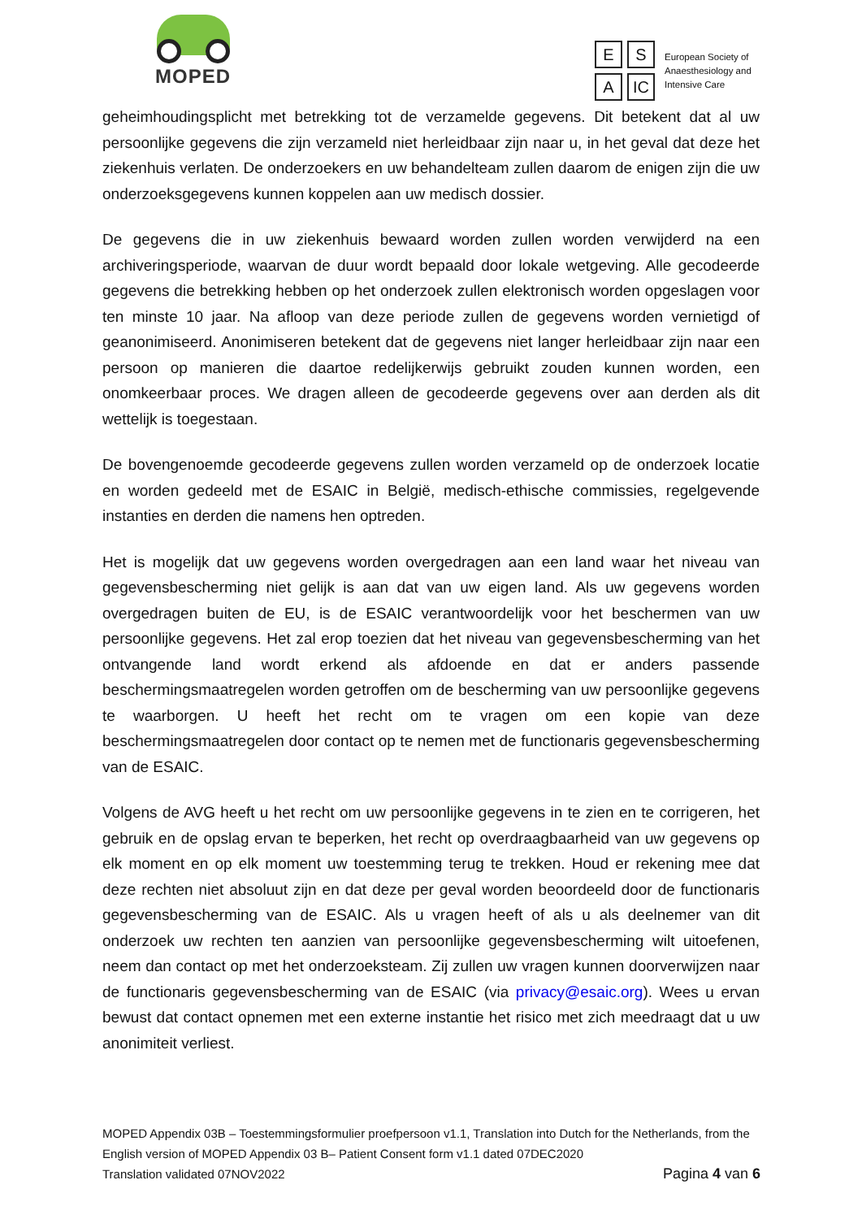MOPED
E S A IC
European Society of
Anaesthesiology and
Intensive Care
geheimhoudingsplicht met betrekking tot de verzamelde gegevens. Dit betekent dat al uw persoonlijke gegevens die zijn verzameld niet herleidbaar zijn naar u, in het geval dat deze het ziekenhuis verlaten. De onderzoekers en uw behandelteam zullen daarom de enigen zijn die uw onderzoeksgegevens kunnen koppelen aan uw medisch dossier.
De gegevens die in uw ziekenhuis bewaard worden zullen worden verwijderd na een archiveringsperiode, waarvan de duur wordt bepaald door lokale wetgeving. Alle gecodeerde gegevens die betrekking hebben op het onderzoek zullen elektronisch worden opgeslagen voor ten minste 10 jaar. Na afloop van deze periode zullen de gegevens worden vernietigd of geanonimiseerd. Anonimiseren betekent dat de gegevens niet langer herleidbaar zijn naar een persoon op manieren die daartoe redelijkerwijs gebruikt zouden kunnen worden, een onomkeerbaar proces. We dragen alleen de gecodeerde gegevens over aan derden als dit wettelijk is toegestaan.
De bovengenoemde gecodeerde gegevens zullen worden verzameld op de onderzoek locatie en worden gedeeld met de ESAIC in België, medisch-ethische commissies, regelgevende instanties en derden die namens hen optreden.
Het is mogelijk dat uw gegevens worden overgedragen aan een land waar het niveau van gegevensbescherming niet gelijk is aan dat van uw eigen land. Als uw gegevens worden overgedragen buiten de EU, is de ESAIC verantwoordelijk voor het beschermen van uw persoonlijke gegevens. Het zal erop toezien dat het niveau van gegevensbescherming van het ontvangende land wordt erkend als afdoende en dat er anders passende beschermingsmaatregelen worden getroffen om de bescherming van uw persoonlijke gegevens te waarborgen. U heeft het recht om te vragen om een kopie van deze beschermingsmaatregelen door contact op te nemen met de functionaris gegevensbescherming van de ESAIC.
Volgens de AVG heeft u het recht om uw persoonlijke gegevens in te zien en te corrigeren, het gebruik en de opslag ervan te beperken, het recht op overdraagbaarheid van uw gegevens op elk moment en op elk moment uw toestemming terug te trekken. Houd er rekening mee dat deze rechten niet absoluut zijn en dat deze per geval worden beoordeeld door de functionaris gegevensbescherming van de ESAIC. Als u vragen heeft of als u als deelnemer van dit onderzoek uw rechten ten aanzien van persoonlijke gegevensbescherming wilt uitoefenen, neem dan contact op met het onderzoeksteam. Zij zullen uw vragen kunnen doorverwijzen naar de functionaris gegevensbescherming van de ESAIC (via privacy@esaic.org). Wees u ervan bewust dat contact opnemen met een externe instantie het risico met zich meedraagt dat u uw anonimiteit verliest.
MOPED Appendix 03B – Toestemmingsformulier proefpersoon v1.1, Translation into Dutch for the Netherlands, from the English version of MOPED Appendix 03 B– Patient Consent form v1.1 dated 07DEC2020
Translation validated 07NOV2022 Pagina 4 van 6